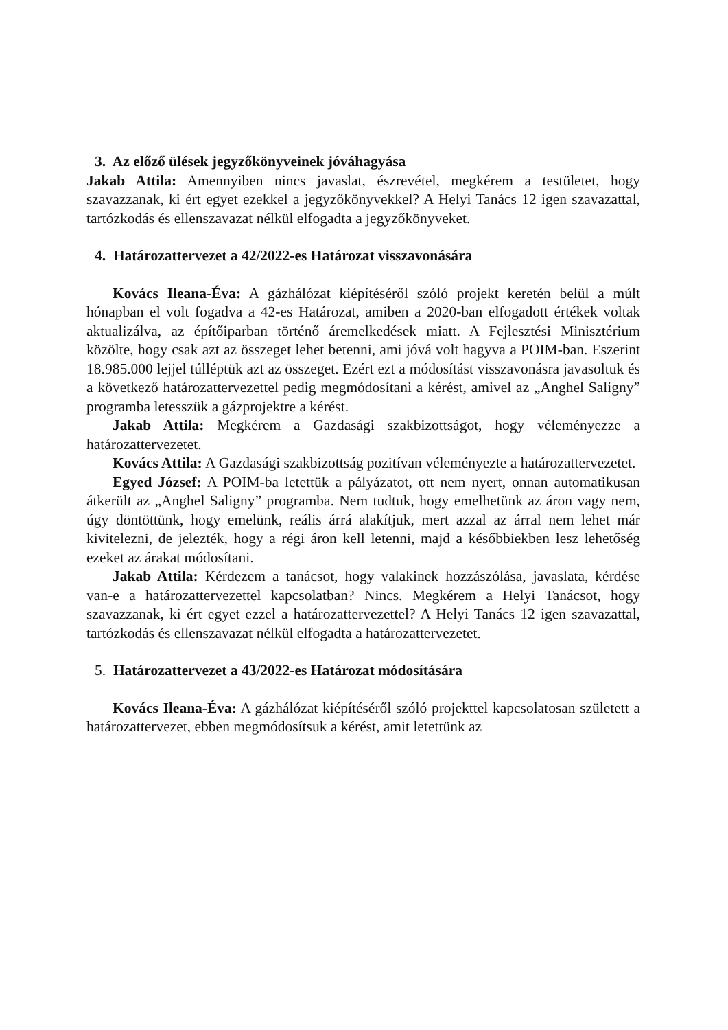3. Az előző ülések jegyzőkönyveinek jóváhagyása
Jakab Attila: Amennyiben nincs javaslat, észrevétel, megkérem a testületet, hogy szavazzanak, ki ért egyet ezekkel a jegyzőkönyvekkel? A Helyi Tanács 12 igen szavazattal, tartózkodás és ellenszavazat nélkül elfogadta a jegyzőkönyveket.
4. Határozattervezet a 42/2022-es Határozat visszavonására
Kovács Ileana-Éva: A gázhálózat kiépítéséről szóló projekt keretén belül a múlt hónapban el volt fogadva a 42-es Határozat, amiben a 2020-ban elfogadott értékek voltak aktualizálva, az építőiparban történő áremelkedések miatt. A Fejlesztési Minisztérium közölte, hogy csak azt az összeget lehet betenni, ami jóvá volt hagyva a POIM-ban. Eszerint 18.985.000 lejjel túlléptük azt az összeget. Ezért ezt a módosítást visszavonásra javasoltuk és a következő határozattervezettel pedig megmódosítani a kérést, amivel az „Anghel Saligny” programba letesszük a gázprojektre a kérést.
Jakab Attila: Megkérem a Gazdasági szakbizottságot, hogy véleményezze a határozattervezetet.
Kovács Attila: A Gazdasági szakbizottság pozitívan véleményezte a határozattervezetet.
Egyed József: A POIM-ba letettük a pályázatot, ott nem nyert, onnan automatikusan átkerült az „Anghel Saligny” programba. Nem tudtuk, hogy emelhetünk az áron vagy nem, úgy döntöttünk, hogy emelünk, reális árrá alakítjuk, mert azzal az árral nem lehet már kivitelezni, de jelezték, hogy a régi áron kell letenni, majd a későbbiekben lesz lehetőség ezeket az árakat módosítani.
Jakab Attila: Kérdezem a tanácsot, hogy valakinek hozzászólása, javaslata, kérdése van-e a határozattervezettel kapcsolatban? Nincs. Megkérem a Helyi Tanácsot, hogy szavazzanak, ki ért egyet ezzel a határozattervezettel? A Helyi Tanács 12 igen szavazattal, tartózkodás és ellenszavazat nélkül elfogadta a határozattervezetet.
5. Határozattervezet a 43/2022-es Határozat módosítására
Kovács Ileana-Éva: A gázhálózat kiépítéséről szóló projekttel kapcsolatosan született a határozattervezet, ebben megmódosítsuk a kérést, amit letettünk az